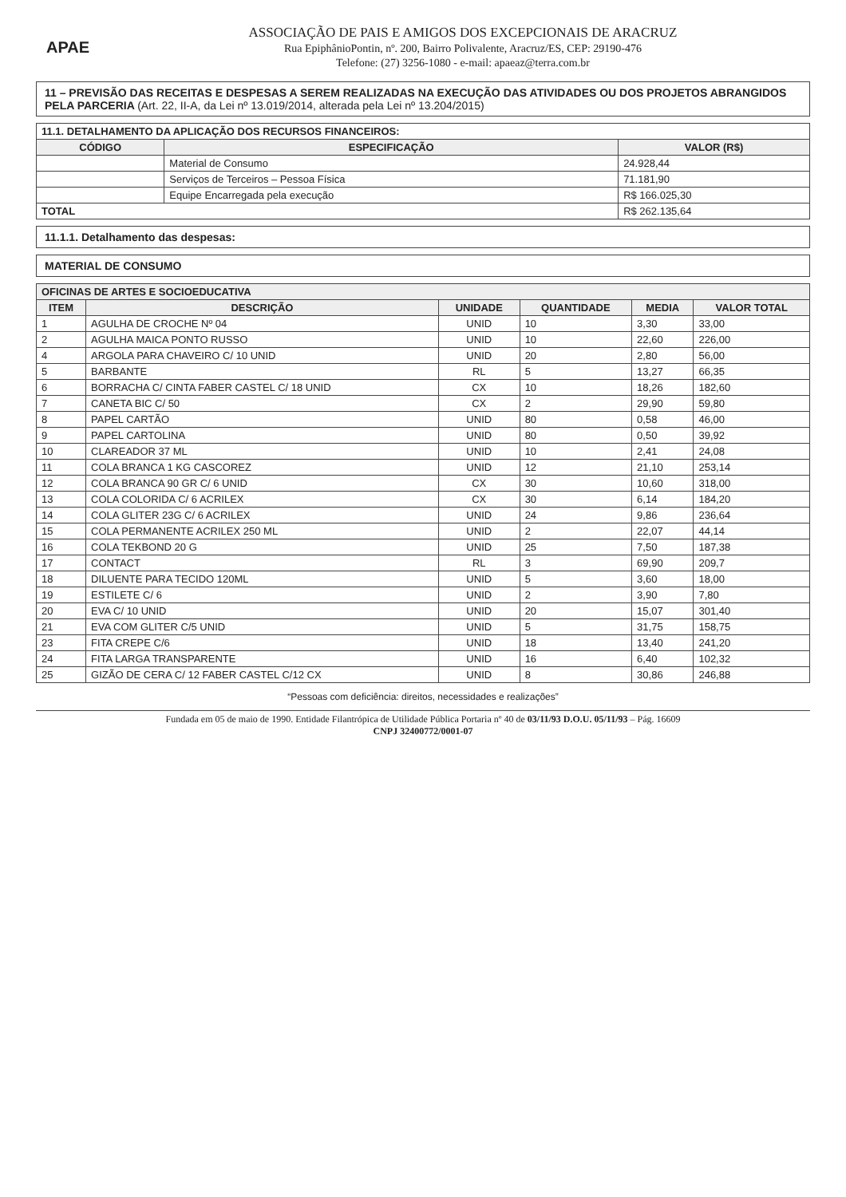APAE
ASSOCIAÇÃO DE PAIS E AMIGOS DOS EXCEPCIONAIS DE ARACRUZ
Rua EpiphânioPontin, nº. 200, Bairro Polivalente, Aracruz/ES, CEP: 29190-476
Telefone: (27) 3256-1080 - e-mail: apaeaz@terra.com.br
11 – PREVISÃO DAS RECEITAS E DESPESAS A SEREM REALIZADAS NA EXECUÇÃO DAS ATIVIDADES OU DOS PROJETOS ABRANGIDOS PELA PARCERIA (Art. 22, II-A, da Lei nº 13.019/2014, alterada pela Lei nº 13.204/2015)
| 11.1. DETALHAMENTO DA APLICAÇÃO DOS RECURSOS FINANCEIROS: | | |
| CÓDIGO | ESPECIFICAÇÃO | VALOR (R$) |
| | Material de Consumo | 24.928,44 |
| | Serviços de Terceiros – Pessoa Física | 71.181,90 |
| | Equipe Encarregada pela execução | R$ 166.025,30 |
| TOTAL | | R$ 262.135,64 |
11.1.1. Detalhamento das despesas:
MATERIAL DE CONSUMO
| OFICINAS DE ARTES E SOCIOEDUCATIVA | | | | | |
| --- | --- | --- | --- | --- | --- |
| ITEM | DESCRIÇÃO | UNIDADE | QUANTIDADE | MEDIA | VALOR TOTAL |
| 1 | AGULHA DE CROCHE Nº 04 | UNID | 10 | 3,30 | 33,00 |
| 2 | AGULHA MAICA PONTO RUSSO | UNID | 10 | 22,60 | 226,00 |
| 4 | ARGOLA PARA CHAVEIRO C/ 10 UNID | UNID | 20 | 2,80 | 56,00 |
| 5 | BARBANTE | RL | 5 | 13,27 | 66,35 |
| 6 | BORRACHA C/ CINTA FABER CASTEL C/ 18 UNID | CX | 10 | 18,26 | 182,60 |
| 7 | CANETA BIC C/ 50 | CX | 2 | 29,90 | 59,80 |
| 8 | PAPEL CARTÃO | UNID | 80 | 0,58 | 46,00 |
| 9 | PAPEL CARTOLINA | UNID | 80 | 0,50 | 39,92 |
| 10 | CLAREADOR 37 ML | UNID | 10 | 2,41 | 24,08 |
| 11 | COLA BRANCA 1 KG CASCOREZ | UNID | 12 | 21,10 | 253,14 |
| 12 | COLA BRANCA 90 GR C/ 6 UNID | CX | 30 | 10,60 | 318,00 |
| 13 | COLA COLORIDA C/ 6 ACRILEX | CX | 30 | 6,14 | 184,20 |
| 14 | COLA GLITER 23G C/ 6 ACRILEX | UNID | 24 | 9,86 | 236,64 |
| 15 | COLA PERMANENTE ACRILEX 250 ML | UNID | 2 | 22,07 | 44,14 |
| 16 | COLA TEKBOND 20 G | UNID | 25 | 7,50 | 187,38 |
| 17 | CONTACT | RL | 3 | 69,90 | 209,7 |
| 18 | DILUENTE PARA TECIDO 120ML | UNID | 5 | 3,60 | 18,00 |
| 19 | ESTILETE C/ 6 | UNID | 2 | 3,90 | 7,80 |
| 20 | EVA C/ 10 UNID | UNID | 20 | 15,07 | 301,40 |
| 21 | EVA COM GLITER C/5 UNID | UNID | 5 | 31,75 | 158,75 |
| 23 | FITA CREPE C/6 | UNID | 18 | 13,40 | 241,20 |
| 24 | FITA LARGA TRANSPARENTE | UNID | 16 | 6,40 | 102,32 |
| 25 | GIZÃO DE CERA C/ 12 FABER CASTEL C/12 CX | UNID | 8 | 30,86 | 246,88 |
“Pessoas com deficiência: direitos, necessidades e realizações”
Fundada em 05 de maio de 1990. Entidade Filantrópica de Utilidade Pública Portaria nº 40 de 03/11/93 D.O.U. 05/11/93 – Pág. 16609
CNPJ 32400772/0001-07